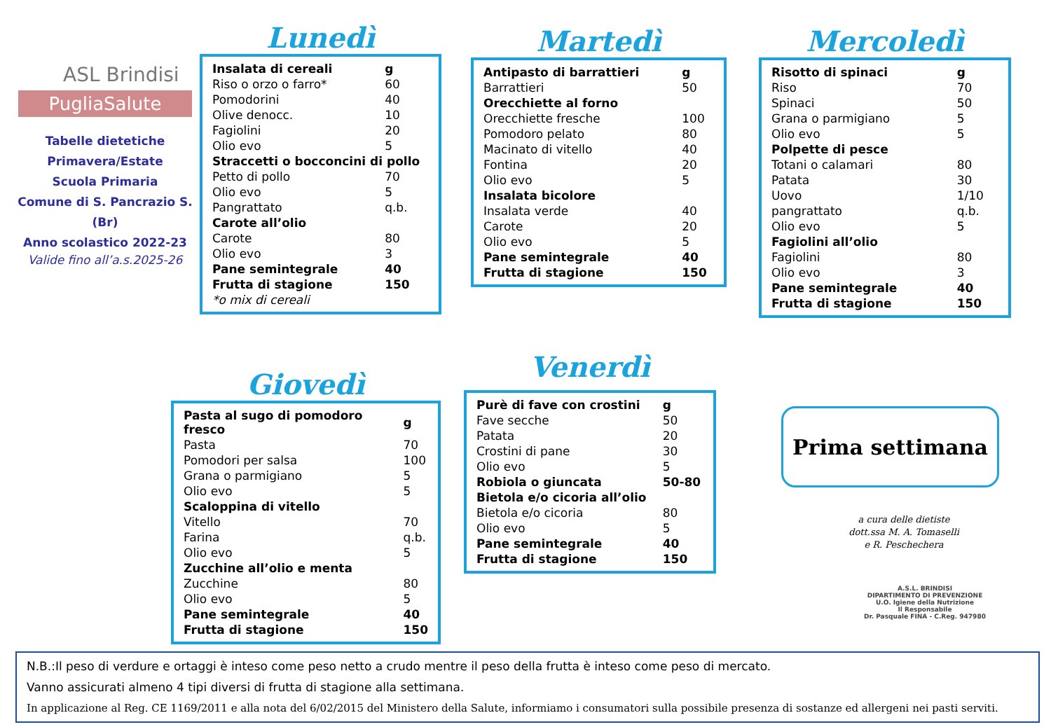ASL Brindisi
PugliaSalute
Tabelle dietetiche
Primavera/Estate
Scuola Primaria
Comune di S. Pancrazio S. (Br)
Anno scolastico 2022-23
Valide fino all’a.s.2025-26
Lunedì
| Insalata di cereali | g |
| Riso o orzo o farro* | 60 |
| Pomodorini | 40 |
| Olive denocc. | 10 |
| Fagiolini | 20 |
| Olio evo | 5 |
| Straccetti o bocconcini di pollo | |
| Petto di pollo | 70 |
| Olio evo | 5 |
| Pangrattato | q.b. |
| Carote all’olio | |
| Carote | 80 |
| Olio evo | 3 |
| Pane semintegrale | 40 |
| Frutta di stagione | 150 |
| *o mix di cereali | |
Martedì
| Antipasto di barrattieri | g |
| Barrattieri | 50 |
| Orecchiette al forno | |
| Orecchiette fresche | 100 |
| Pomodoro pelato | 80 |
| Macinato di vitello | 40 |
| Fontina | 20 |
| Olio evo | 5 |
| Insalata bicolore | |
| Insalata verde | 40 |
| Carote | 20 |
| Olio evo | 5 |
| Pane semintegrale | 40 |
| Frutta di stagione | 150 |
Mercoledì
| Risotto di spinaci | g |
| Riso | 70 |
| Spinaci | 50 |
| Grana o parmigiano | 5 |
| Olio evo | 5 |
| Polpette di pesce | |
| Totani o calamari | 80 |
| Patata | 30 |
| Uovo | 1/10 |
| pangrattato | q.b. |
| Olio evo | 5 |
| Fagiolini all’olio | |
| Fagiolini | 80 |
| Olio evo | 3 |
| Pane semintegrale | 40 |
| Frutta di stagione | 150 |
Giovedì
| Pasta al sugo di pomodoro fresco | g |
| Pasta | 70 |
| Pomodori per salsa | 100 |
| Grana o parmigiano | 5 |
| Olio evo | 5 |
| Scaloppina di vitello | |
| Vitello | 70 |
| Farina | q.b. |
| Olio evo | 5 |
| Zucchine all’olio e menta | |
| Zucchine | 80 |
| Olio evo | 5 |
| Pane semintegrale | 40 |
| Frutta di stagione | 150 |
Venerdì
| Purè di fave con crostini | g |
| Fave secche | 50 |
| Patata | 20 |
| Crostini di pane | 30 |
| Olio evo | 5 |
| Robiola o giuncata | 50-80 |
| Bietola e/o cicoria all’olio | |
| Bietola e/o cicoria | 80 |
| Olio evo | 5 |
| Pane semintegrale | 40 |
| Frutta di stagione | 150 |
Prima settimana
a cura delle dietiste
dott.ssa M. A. Tomaselli
e R. Peschechera
A.S.L. BRINDISI
DIPARTIMENTO DI PREVENZIONE
U.O. Igiene della Nutrizione
Il Responsabile
Dr. Pasquale FINA - C.Reg. 947980
N.B.:Il peso di verdure e ortaggi è inteso come peso netto a crudo mentre il peso della frutta è inteso come peso di mercato.
Vanno assicurati almeno 4 tipi diversi di frutta di stagione alla settimana.
In applicazione al Reg. CE 1169/2011 e alla nota del 6/02/2015 del Ministero della Salute, informiamo i consumatori sulla possibile presenza di sostanze ed allergeni nei pasti serviti.